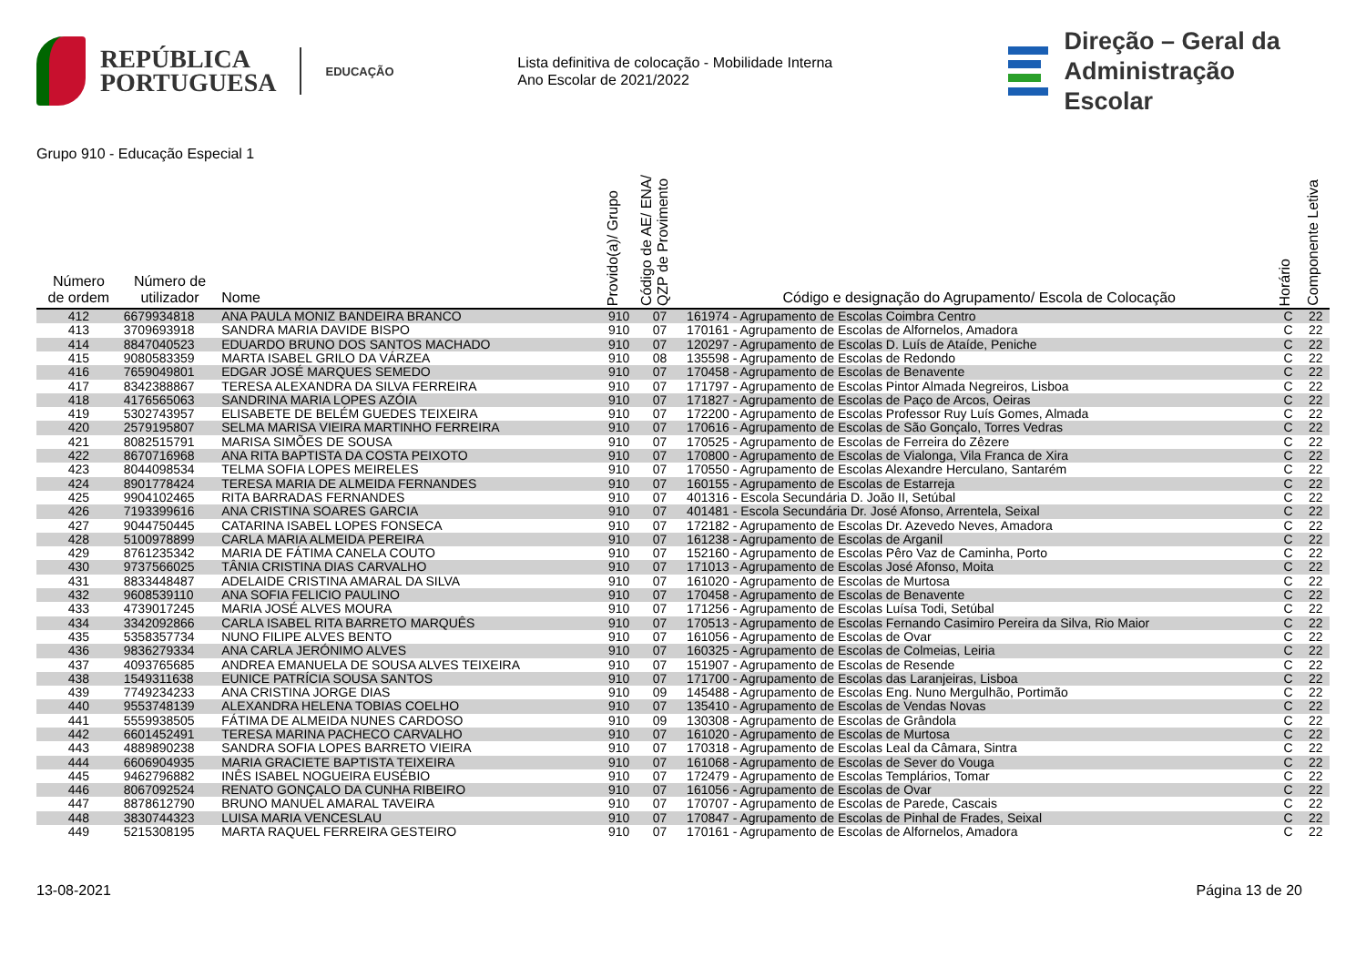REPÚBLICA
PORTUGUESA
EDUCAÇÃO
Lista definitiva de colocação - Mobilidade Interna
Ano Escolar de 2021/2022
Direção – Geral da
Administração Escolar
Grupo 910 - Educação Especial 1
| Número de ordem | Número de utilizador | Nome | Provido(a)/ Grupo | Código de AE/ ENA/ QZP de Provimento | Código e designação do Agrupamento/ Escola de Colocação | Horário | Componente Letiva |
| --- | --- | --- | --- | --- | --- | --- | --- |
| 412 | 6679934818 | ANA PAULA MONIZ BANDEIRA BRANCO | 910 | 07 | 161974 - Agrupamento de Escolas Coimbra Centro | C | 22 |
| 413 | 3709693918 | SANDRA MARIA DAVIDE BISPO | 910 | 07 | 170161 - Agrupamento de Escolas de Alfornelos, Amadora | C | 22 |
| 414 | 8847040523 | EDUARDO BRUNO DOS SANTOS MACHADO | 910 | 07 | 120297 - Agrupamento de Escolas D. Luís de Ataíde, Peniche | C | 22 |
| 415 | 9080583359 | MARTA ISABEL GRILO DA VÁRZEA | 910 | 08 | 135598 - Agrupamento de Escolas de Redondo | C | 22 |
| 416 | 7659049801 | EDGAR JOSÉ MARQUES SEMEDO | 910 | 07 | 170458 - Agrupamento de Escolas de Benavente | C | 22 |
| 417 | 8342388867 | TERESA ALEXANDRA DA SILVA FERREIRA | 910 | 07 | 171797 - Agrupamento de Escolas Pintor Almada Negreiros, Lisboa | C | 22 |
| 418 | 4176565063 | SANDRINA MARIA LOPES AZÓIA | 910 | 07 | 171827 - Agrupamento de Escolas de Paço de Arcos, Oeiras | C | 22 |
| 419 | 5302743957 | ELISABETE DE BELÉM GUEDES TEIXEIRA | 910 | 07 | 172200 - Agrupamento de Escolas Professor Ruy Luís Gomes, Almada | C | 22 |
| 420 | 2579195807 | SELMA MARISA VIEIRA MARTINHO FERREIRA | 910 | 07 | 170616 - Agrupamento de Escolas de São Gonçalo, Torres Vedras | C | 22 |
| 421 | 8082515791 | MARISA SIMÕES DE SOUSA | 910 | 07 | 170525 - Agrupamento de Escolas de Ferreira do Zêzere | C | 22 |
| 422 | 8670716968 | ANA RITA BAPTISTA DA COSTA PEIXOTO | 910 | 07 | 170800 - Agrupamento de Escolas de Vialonga, Vila Franca de Xira | C | 22 |
| 423 | 8044098534 | TELMA SOFIA LOPES MEIRELES | 910 | 07 | 170550 - Agrupamento de Escolas Alexandre Herculano, Santarém | C | 22 |
| 424 | 8901778424 | TERESA MARIA DE ALMEIDA FERNANDES | 910 | 07 | 160155 - Agrupamento de Escolas de Estarreja | C | 22 |
| 425 | 9904102465 | RITA BARRADAS FERNANDES | 910 | 07 | 401316 - Escola Secundária D. João II, Setúbal | C | 22 |
| 426 | 7193399616 | ANA CRISTINA SOARES GARCIA | 910 | 07 | 401481 - Escola Secundária Dr. José Afonso, Arrentela, Seixal | C | 22 |
| 427 | 9044750445 | CATARINA ISABEL LOPES FONSECA | 910 | 07 | 172182 - Agrupamento de Escolas Dr. Azevedo Neves, Amadora | C | 22 |
| 428 | 5100978899 | CARLA MARIA ALMEIDA PEREIRA | 910 | 07 | 161238 - Agrupamento de Escolas de Arganil | C | 22 |
| 429 | 8761235342 | MARIA DE FÁTIMA CANELA COUTO | 910 | 07 | 152160 - Agrupamento de Escolas Pêro Vaz de Caminha, Porto | C | 22 |
| 430 | 9737566025 | TÂNIA CRISTINA DIAS CARVALHO | 910 | 07 | 171013 - Agrupamento de Escolas José Afonso, Moita | C | 22 |
| 431 | 8833448487 | ADELAIDE CRISTINA AMARAL DA SILVA | 910 | 07 | 161020 - Agrupamento de Escolas de Murtosa | C | 22 |
| 432 | 9608539110 | ANA SOFIA FELICIO PAULINO | 910 | 07 | 170458 - Agrupamento de Escolas de Benavente | C | 22 |
| 433 | 4739017245 | MARIA JOSÉ ALVES MOURA | 910 | 07 | 171256 - Agrupamento de Escolas Luísa Todi, Setúbal | C | 22 |
| 434 | 3342092866 | CARLA ISABEL RITA BARRETO MARQUÊS | 910 | 07 | 170513 - Agrupamento de Escolas Fernando Casimiro Pereira da Silva, Rio Maior | C | 22 |
| 435 | 5358357734 | NUNO FILIPE ALVES BENTO | 910 | 07 | 161056 - Agrupamento de Escolas de Ovar | C | 22 |
| 436 | 9836279334 | ANA CARLA JERÓNIMO ALVES | 910 | 07 | 160325 - Agrupamento de Escolas de Colmeias, Leiria | C | 22 |
| 437 | 4093765685 | ANDREA EMANUELA DE SOUSA ALVES TEIXEIRA | 910 | 07 | 151907 - Agrupamento de Escolas de Resende | C | 22 |
| 438 | 1549311638 | EUNICE PATRÍCIA SOUSA SANTOS | 910 | 07 | 171700 - Agrupamento de Escolas das Laranjeiras, Lisboa | C | 22 |
| 439 | 7749234233 | ANA CRISTINA JORGE DIAS | 910 | 09 | 145488 - Agrupamento de Escolas Eng. Nuno Mergulhão, Portimão | C | 22 |
| 440 | 9553748139 | ALEXANDRA HELENA TOBIAS COELHO | 910 | 07 | 135410 - Agrupamento de Escolas de Vendas Novas | C | 22 |
| 441 | 5559938505 | FÁTIMA DE ALMEIDA NUNES CARDOSO | 910 | 09 | 130308 - Agrupamento de Escolas de Grândola | C | 22 |
| 442 | 6601452491 | TERESA MARINA PACHECO CARVALHO | 910 | 07 | 161020 - Agrupamento de Escolas de Murtosa | C | 22 |
| 443 | 4889890238 | SANDRA SOFIA LOPES BARRETO VIEIRA | 910 | 07 | 170318 - Agrupamento de Escolas Leal da Câmara, Sintra | C | 22 |
| 444 | 6606904935 | MARIA GRACIETE BAPTISTA TEIXEIRA | 910 | 07 | 161068 - Agrupamento de Escolas de Sever do Vouga | C | 22 |
| 445 | 9462796882 | INÊS ISABEL NOGUEIRA EUSÉBIO | 910 | 07 | 172479 - Agrupamento de Escolas Templários, Tomar | C | 22 |
| 446 | 8067092524 | RENATO GONÇALO DA CUNHA RIBEIRO | 910 | 07 | 161056 - Agrupamento de Escolas de Ovar | C | 22 |
| 447 | 8878612790 | BRUNO MANUEL AMARAL TAVEIRA | 910 | 07 | 170707 - Agrupamento de Escolas de Parede, Cascais | C | 22 |
| 448 | 3830744323 | LUISA MARIA VENCESLAU | 910 | 07 | 170847 - Agrupamento de Escolas de Pinhal de Frades, Seixal | C | 22 |
| 449 | 5215308195 | MARTA RAQUEL FERREIRA GESTEIRO | 910 | 07 | 170161 - Agrupamento de Escolas de Alfornelos, Amadora | C | 22 |
13-08-2021 Página 13 de 20